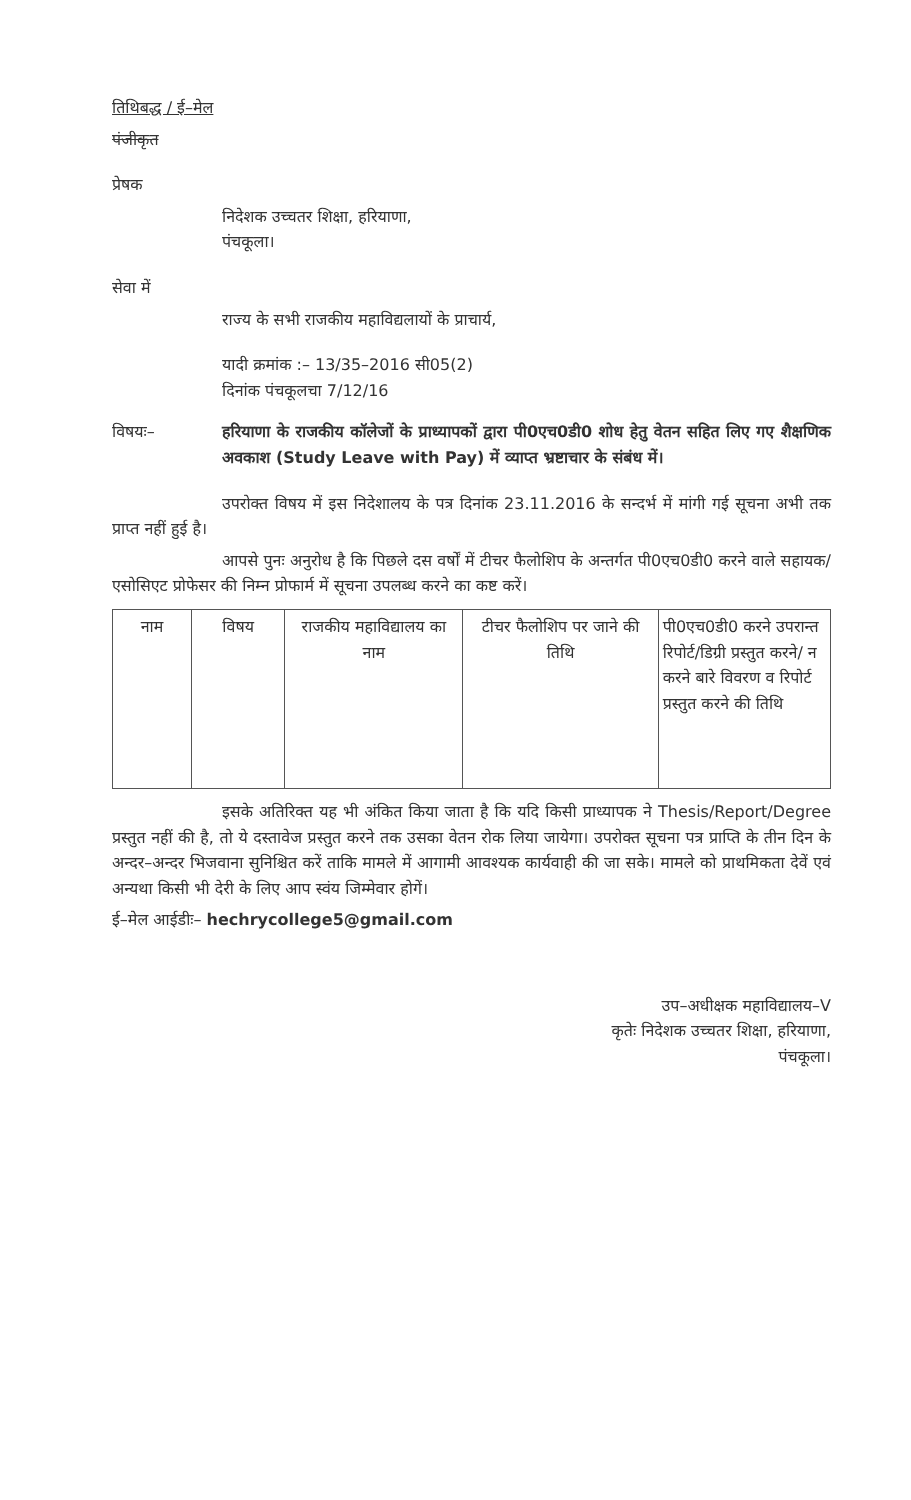तिथिबद्ध / ई–मेल
पंजीकृत
प्रेषक
निदेशक उच्चतर शिक्षा, हरियाणा,
पंचकूला।
सेवा में
राज्य के सभी राजकीय महाविद्यलायों के प्राचार्य,
यादी क्रमांक :– 13/35–2016 सी05(2)
दिनांक पंचकूलचा 7/12/16
विषयः– हरियाणा के राजकीय कॉलेजों के प्राध्यापकों द्वारा पी0एच0डी0 शोध हेतु वेतन सहित लिए गए शैक्षणिक अवकाश (Study Leave with Pay) में व्याप्त भ्रष्टाचार के संबंध में।
उपरोक्त विषय में इस निदेशालय के पत्र दिनांक 23.11.2016 के सन्दर्भ में मांगी गई सूचना अभी तक प्राप्त नहीं हुई है।
आपसे पुनः अनुरोध है कि पिछले दस वर्षों में टीचर फैलोशिप के अन्तर्गत पी0एच0डी0 करने वाले सहायक/एसोसिएट प्रोफेसर की निम्न प्रोफार्म में सूचना उपलब्ध करने का कष्ट करें।
| नाम | विषय | राजकीय महाविद्यालय का नाम | टीचर फैलोशिप पर जाने की तिथि | पी0एच0डी0 करने उपरान्त रिपोर्ट/डिग्री प्रस्तुत करने/ न करने बारे विवरण व रिपोर्ट प्रस्तुत करने की तिथि |
इसके अतिरिक्त यह भी अंकित किया जाता है कि यदि किसी प्राध्यापक ने Thesis/Report/Degree प्रस्तुत नहीं की है, तो ये दस्तावेज प्रस्तुत करने तक उसका वेतन रोक लिया जायेगा। उपरोक्त सूचना पत्र प्राप्ति के तीन दिन के अन्दर–अन्दर भिजवाना सुनिश्चित करें ताकि मामले में आगामी आवश्यक कार्यवाही की जा सके। मामले को प्राथमिकता देवें एवं अन्यथा किसी भी देरी के लिए आप स्वंय जिम्मेवार होगें।
ई–मेल आईडीः– hechrycollege5@gmail.com
उप–अधीक्षक महाविद्यालय–V
कृतेः निदेशक उच्चतर शिक्षा, हरियाणा,
पंचकूला।